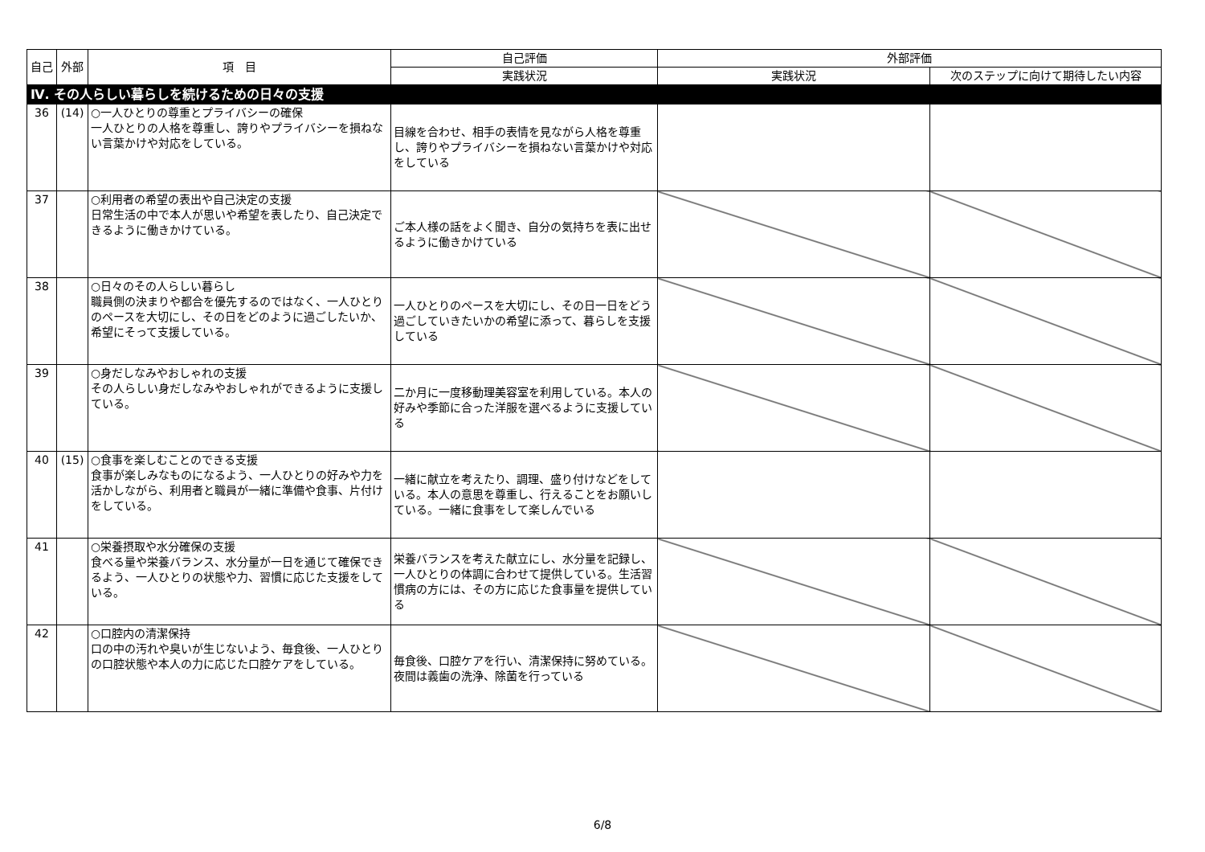| 自己 | 外部 | 項 目 | 自己評価 | 外部評価 | |
| --- | --- | --- | --- | --- | --- |
| | | | 実践状況 | 実践状況 | 次のステップに向けて期待したい内容 |
| Ⅳ. その人らしい暮らしを続けるための日々の支援 | | | | | |
| 36 | (14) | ○一人ひとりの尊重とプライバシーの確保 一人ひとりの人格を尊重し、誇りやプライバシーを損ねない言葉かけや対応をしている。 | 目線を合わせ、相手の表情を見ながら人格を尊重し、誇りやプライバシーを損ねない言葉かけや対応をしている | | |
| 37 | | ○利用者の希望の表出や自己決定の支援 日常生活の中で本人が思いや希望を表したり、自己決定できるように働きかけている。 | ご本人様の話をよく聞き、自分の気持ちを表に出せるように働きかけている | | |
| 38 | | ○日々のその人らしい暮らし 職員側の決まりや都合を優先するのではなく、一人ひとりのペースを大切にし、その日をどのように過ごしたいか、希望にそって支援している。 | 一人ひとりのペースを大切にし、その日一日をどう過ごしていきたいかの希望に添って、暮らしを支援している | | |
| 39 | | ○身だしなみやおしゃれの支援 その人らしい身だしなみやおしゃれができるように支援している。 | 二か月に一度移動理美容室を利用している。本人の好みや季節に合った洋服を選べるように支援している | | |
| 40 | (15) | ○食事を楽しむことのできる支援 食事が楽しみなものになるよう、一人ひとりの好みや力を活かしながら、利用者と職員が一緒に準備や食事、片付けをしている。 | 一緒に献立を考えたり、調理、盛り付けなどをしている。本人の意思を尊重し、行えることをお願いしている。一緒に食事をして楽しんでいる | | |
| 41 | | ○栄養摂取や水分確保の支援 食べる量や栄養バランス、水分量が一日を通じて確保できるよう、一人ひとりの状態や力、習慣に応じた支援をしている。 | 栄養バランスを考えた献立にし、水分量を記録し、一人ひとりの体調に合わせて提供している。生活習慣病の方には、その方に応じた食事量を提供している | | |
| 42 | | ○口腔内の清潔保持 口の中の汚れや臭いが生じないよう、毎食後、一人ひとりの口腔状態や本人の力に応じた口腔ケアをしている。 | 毎食後、口腔ケアを行い、清潔保持に努めている。夜間は義歯の洗浄、除菌を行っている | | |
6/8